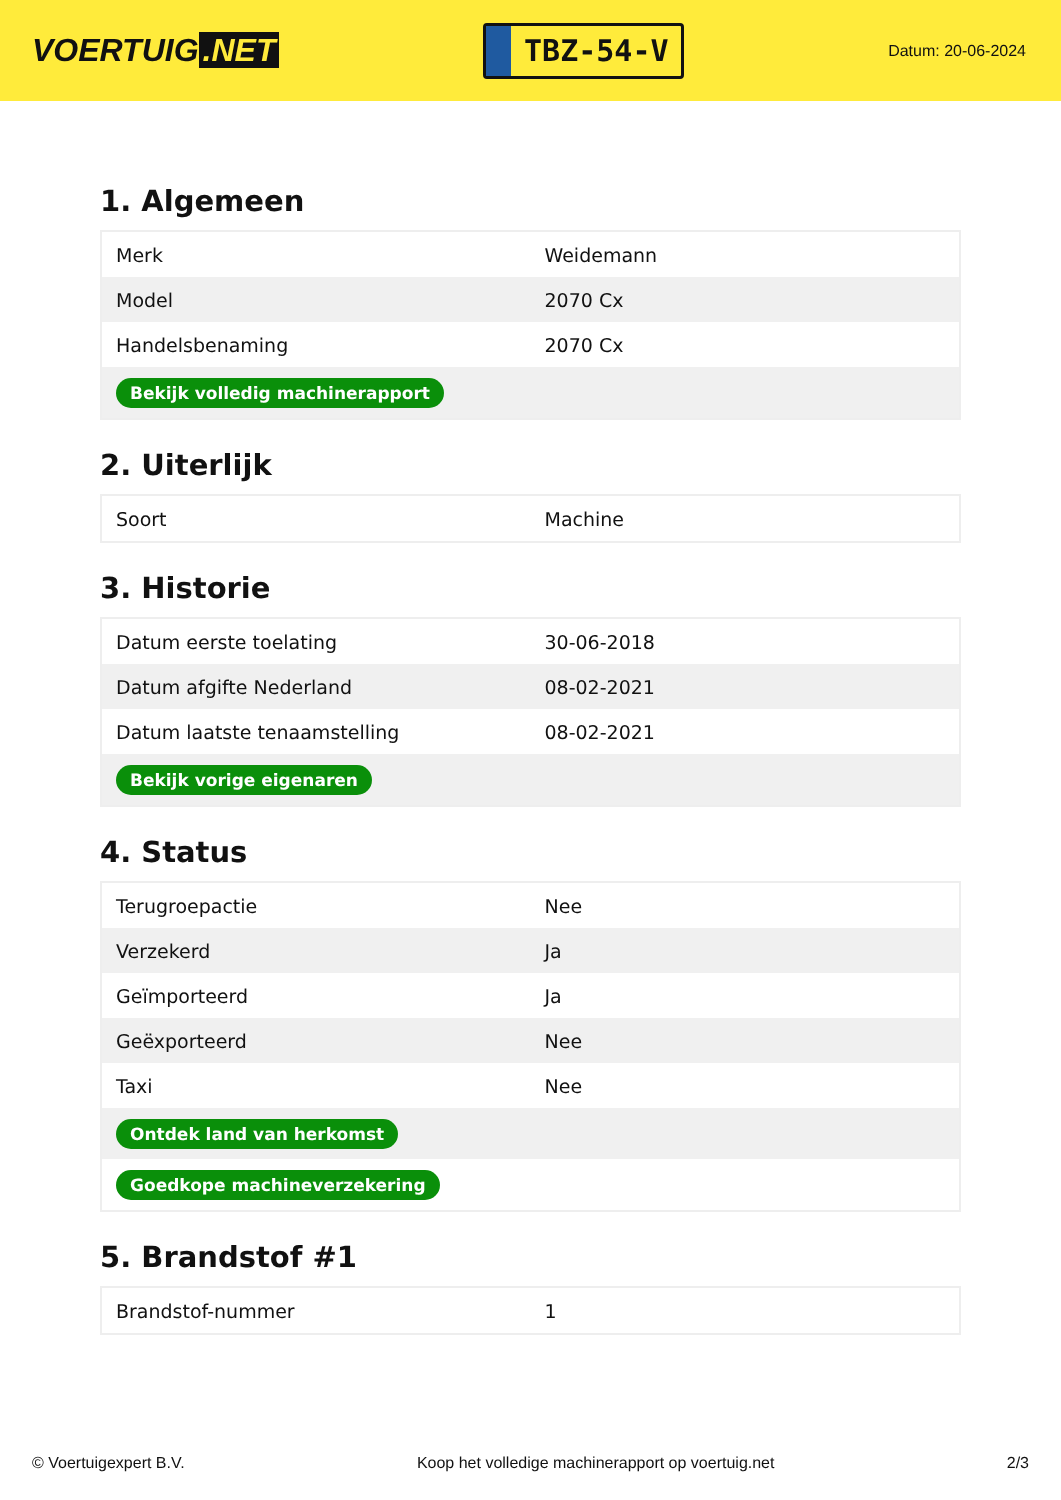VOERTUIG.NET
TBZ-54-V
Datum: 20-06-2024
1. Algemeen
| Merk | Weidemann |
| Model | 2070 Cx |
| Handelsbenaming | 2070 Cx |
| Bekijk volledig machinerapport | |
2. Uiterlijk
| Soort | Machine |
3. Historie
| Datum eerste toelating | 30-06-2018 |
| Datum afgifte Nederland | 08-02-2021 |
| Datum laatste tenaamstelling | 08-02-2021 |
| Bekijk vorige eigenaren | |
4. Status
| Terugroepactie | Nee |
| Verzekerd | Ja |
| Geïmporteerd | Ja |
| Geëxporteerd | Nee |
| Taxi | Nee |
| Ontdek land van herkomst | |
| Goedkope machineverzekering | |
5. Brandstof #1
| Brandstof-nummer | 1 |
© Voertuigexpert B.V. Koop het volledige machinerapport op voertuig.net 2/3